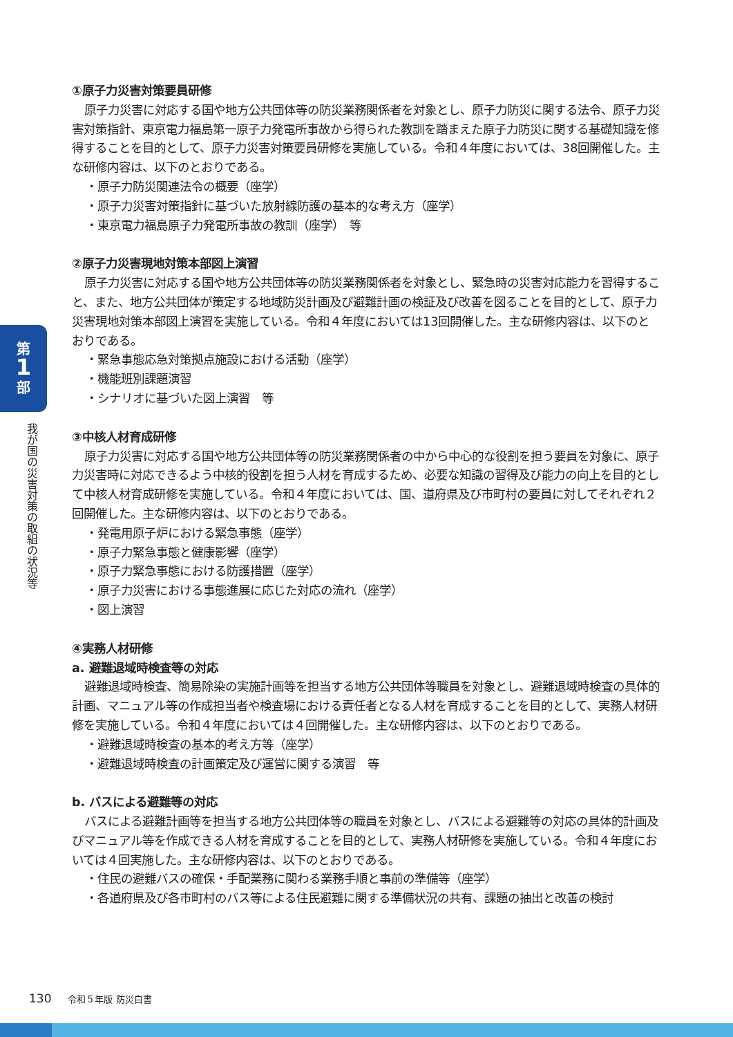第
1
部
我が国の災害対策の取組の状況等
①原子力災害対策要員研修
原子力災害に対応する国や地方公共団体等の防災業務関係者を対象とし、原子力防災に関する法令、原子力災害対策指針、東京電力福島第一原子力発電所事故から得られた教訓を踏まえた原子力防災に関する基礎知識を修得することを目的として、原子力災害対策要員研修を実施している。令和４年度においては、38回開催した。主な研修内容は、以下のとおりである。
・原子力防災関連法令の概要（座学）
・原子力災害対策指針に基づいた放射線防護の基本的な考え方（座学）
・東京電力福島原子力発電所事故の教訓（座学）　等
②原子力災害現地対策本部図上演習
原子力災害に対応する国や地方公共団体等の防災業務関係者を対象とし、緊急時の災害対応能力を習得すること、また、地方公共団体が策定する地域防災計画及び避難計画の検証及び改善を図ることを目的として、原子力災害現地対策本部図上演習を実施している。令和４年度においては13回開催した。主な研修内容は、以下のとおりである。
・緊急事態応急対策拠点施設における活動（座学）
・機能班別課題演習
・シナリオに基づいた図上演習　等
③中核人材育成研修
原子力災害に対応する国や地方公共団体等の防災業務関係者の中から中心的な役割を担う要員を対象に、原子力災害時に対応できるよう中核的役割を担う人材を育成するため、必要な知識の習得及び能力の向上を目的として中核人材育成研修を実施している。令和４年度においては、国、道府県及び市町村の要員に対してそれぞれ２回開催した。主な研修内容は、以下のとおりである。
・発電用原子炉における緊急事態（座学）
・原子力緊急事態と健康影響（座学）
・原子力緊急事態における防護措置（座学）
・原子力災害における事態進展に応じた対応の流れ（座学）
・図上演習
④実務人材研修
a. 避難退域時検査等の対応
避難退域時検査、簡易除染の実施計画等を担当する地方公共団体等職員を対象とし、避難退域時検査の具体的計画、マニュアル等の作成担当者や検査場における責任者となる人材を育成することを目的として、実務人材研修を実施している。令和４年度においては４回開催した。主な研修内容は、以下のとおりである。
・避難退域時検査の基本的考え方等（座学）
・避難退域時検査の計画策定及び運営に関する演習　等
b. バスによる避難等の対応
バスによる避難計画等を担当する地方公共団体等の職員を対象とし、バスによる避難等の対応の具体的計画及びマニュアル等を作成できる人材を育成することを目的として、実務人材研修を実施している。令和４年度においては４回実施した。主な研修内容は、以下のとおりである。
・住民の避難バスの確保・手配業務に関わる業務手順と事前の準備等（座学）
・各道府県及び各市町村のバス等による住民避難に関する準備状況の共有、課題の抽出と改善の検討
130 令和５年版 防災白書